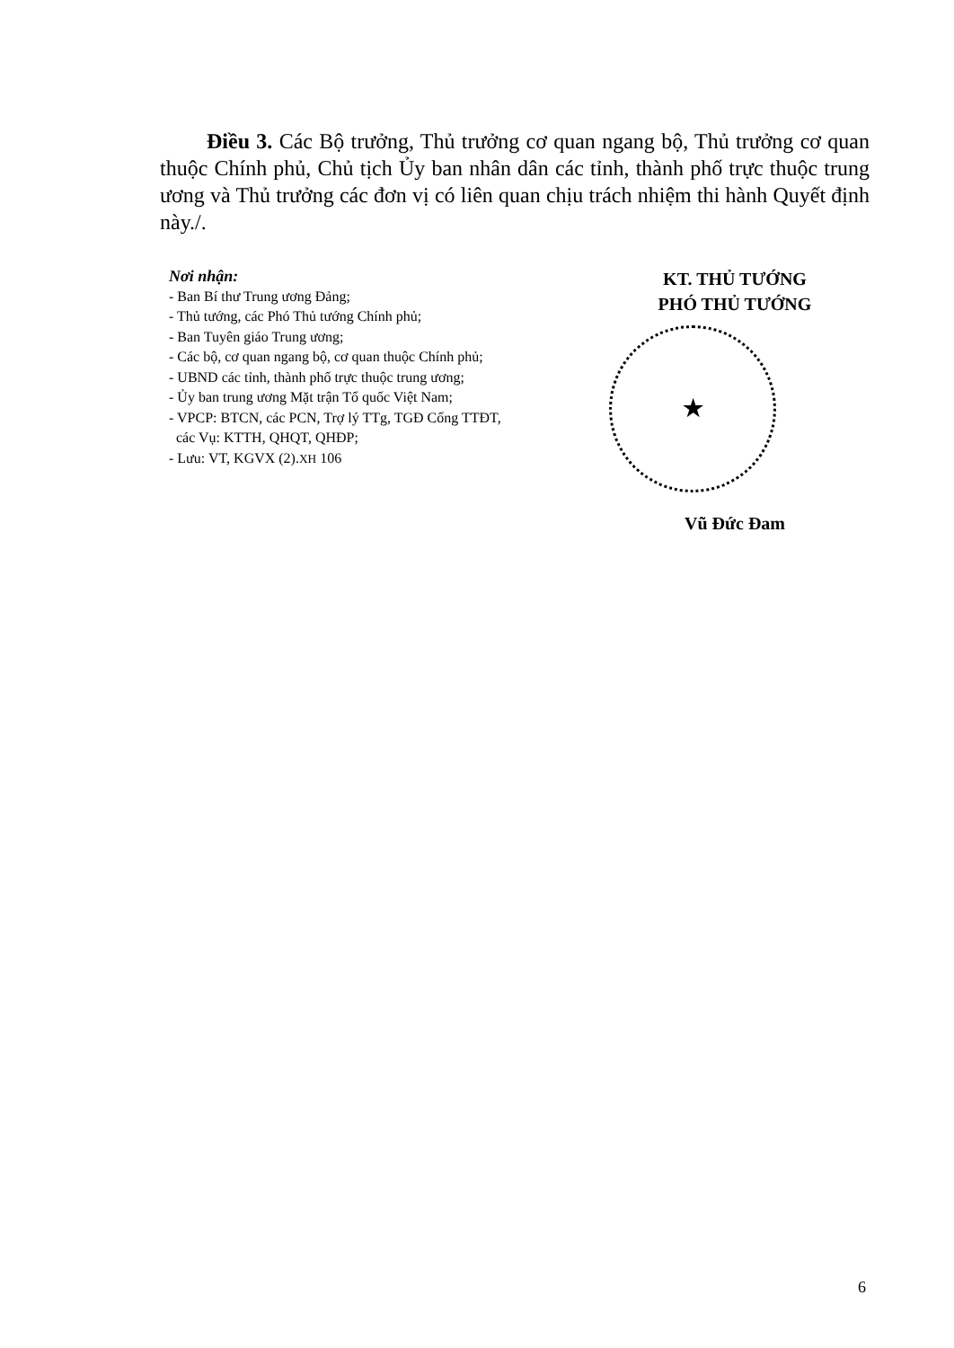Điều 3. Các Bộ trưởng, Thủ trưởng cơ quan ngang bộ, Thủ trưởng cơ quan thuộc Chính phủ, Chủ tịch Ủy ban nhân dân các tỉnh, thành phố trực thuộc trung ương và Thủ trưởng các đơn vị có liên quan chịu trách nhiệm thi hành Quyết định này./.
Nơi nhận:
- Ban Bí thư Trung ương Đảng;
- Thủ tướng, các Phó Thủ tướng Chính phủ;
- Ban Tuyên giáo Trung ương;
- Các bộ, cơ quan ngang bộ, cơ quan thuộc Chính phủ;
- UBND các tỉnh, thành phố trực thuộc trung ương;
- Ủy ban trung ương Mặt trận Tổ quốc Việt Nam;
- VPCP: BTCN, các PCN, Trợ lý TTg, TGĐ Cổng TTĐT,
các Vụ: KTTH, QHQT, QHĐP;
- Lưu: VT, KGVX (2).XH 106
KT. THỦ TƯỚNG
PHÓ THỦ TƯỚNG
★
Vũ Đức Đam
6